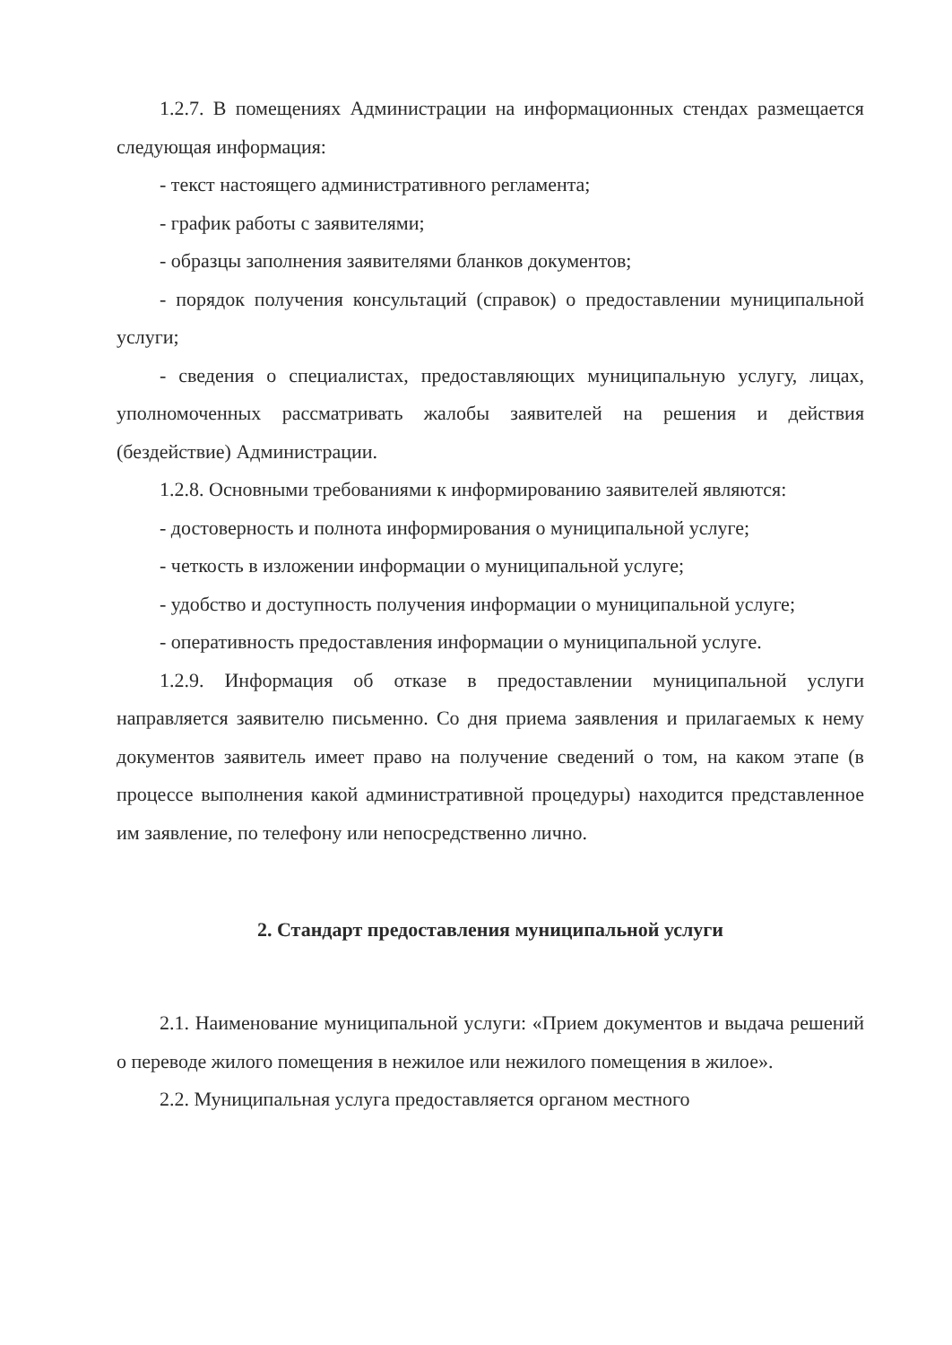1.2.7. В помещениях Администрации на информационных стендах размещается следующая информация:
- текст настоящего административного регламента;
- график работы с заявителями;
- образцы заполнения заявителями бланков документов;
- порядок получения консультаций (справок) о предоставлении муниципальной услуги;
- сведения о специалистах, предоставляющих муниципальную услугу, лицах, уполномоченных рассматривать жалобы заявителей на решения и действия (бездействие) Администрации.
1.2.8. Основными требованиями к информированию заявителей являются:
- достоверность и полнота информирования о муниципальной услуге;
- четкость в изложении информации о муниципальной услуге;
- удобство и доступность получения информации о муниципальной услуге;
- оперативность предоставления информации о муниципальной услуге.
1.2.9. Информация об отказе в предоставлении муниципальной услуги направляется заявителю письменно. Со дня приема заявления и прилагаемых к нему документов заявитель имеет право на получение сведений о том, на каком этапе (в процессе выполнения какой административной процедуры) находится представленное им заявление, по телефону или непосредственно лично.
2. Стандарт предоставления муниципальной услуги
2.1. Наименование муниципальной услуги: «Прием документов и выдача решений о переводе жилого помещения в нежилое или нежилого помещения в жилое».
2.2. Муниципальная услуга предоставляется органом местного